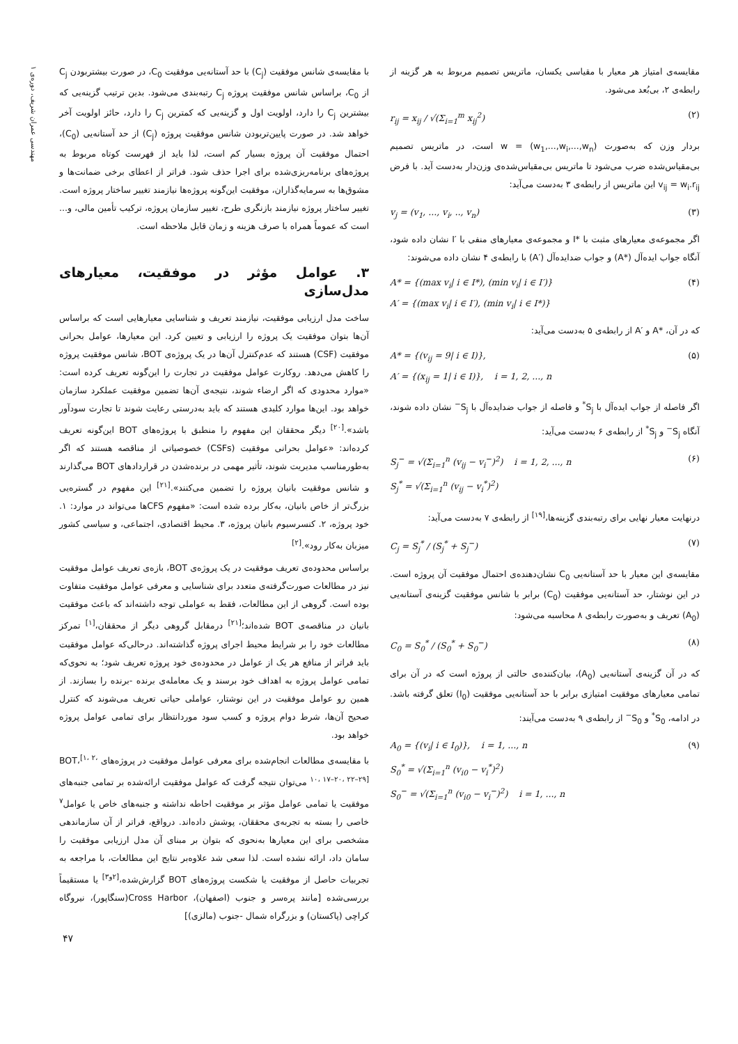مهندسی عمران شریف، دوره‌ی ۱
مقایسه‌ی امتیاز هر معیار با مقیاسی یکسان، ماتریس تصمیم مربوط به هر گزینه از رابطه‌ی ۲، بی‌بُعد می‌شود.
r<sub>ij</sub> = x<sub>ij</sub> / √(Σ<sub>i=1</sub><sup>m</sup> x<sub>ij</sub><sup>2</sup>) (۲)
بردار وزن که به‌صورت (w<sub>1</sub>,...,w<sub>i</sub>,...,w<sub>n</sub>) = w است، در ماتریس تصمیم بی‌مقیاس‌شده ضرب می‌شود تا ماتریس بی‌مقیاس‌شده‌ی وزن‌دار به‌دست آید. با فرض v<sub>ij</sub> = w<sub>i</sub>.r<sub>ij</sub> این ماتریس از رابطه‌ی ۳ به‌دست می‌آید:
v<sub>j</sub> = (v<sub>1</sub>, ..., v<sub>i</sub>, .., v<sub>n</sub>) (۳)
اگر مجموعه‌ی معیارهای مثبت با *I و مجموعه‌ی معیارهای منفی با ′I نشان داده شود، آنگاه جواب ایده‌آل (*A) و جواب ضدایده‌آل (′A) با رابطه‌ی ۴ نشان داده می‌شوند:
A* = {(max v<sub>i</sub>| i ∈ I*), (min v<sub>i</sub>| i ∈ I′)}
A′ = {(max v<sub>i</sub>| i ∈ I′), (min v<sub>i</sub>| i ∈ I*)} (۴)
که در آن، *A و ′A از رابطه‌ی ۵ به‌دست می‌آید:
A* = {(v<sub>ij</sub> = 9| i ∈ I)},
A′ = {(x<sub>ij</sub> = 1| i ∈ I)}, i = 1, 2, ..., n (۵)
اگر فاصله از جواب ایده‌آل با S<sub>j</sub><sup>*</sup> و فاصله از جواب ضدایده‌آل با S<sub>j</sub><sup>−</sup> نشان داده شوند، آنگاه S<sub>j</sub><sup>−</sup> و S<sub>j</sub><sup>*</sup> از رابطه‌ی ۶ به‌دست می‌آید:
S<sub>j</sub><sup>−</sup> = √(Σ<sub>i=1</sub><sup>n</sup> (v<sub>ij</sub> − v<sub>i</sub><sup>−</sup>)<sup>2</sup>) i = 1, 2, ..., n
S<sub>j</sub><sup>*</sup> = √(Σ<sub>i=1</sub><sup>n</sup> (v<sub>ij</sub> − v<sub>i</sub><sup>*</sup>)<sup>2</sup>) (۶)
درنهایت معیار نهایی برای رتبه‌بندی گزینه‌ها،<sup>[۱۹]</sup> از رابطه‌ی ۷ به‌دست می‌آید:
C<sub>j</sub> = S<sub>j</sub><sup>*</sup> / (S<sub>j</sub><sup>*</sup> + S<sub>j</sub><sup>−</sup>) (۷)
مقایسه‌ی این معیار با حد آستانه‌یی C<sub>0</sub> نشان‌دهنده‌ی احتمال موفقیت آن پروژه است. در این نوشتار، حد آستانه‌یی موفقیت (C<sub>0</sub>) برابر با شانس موفقیت گزینه‌ی آستانه‌یی (A<sub>0</sub>) تعریف و به‌صورت رابطه‌ی ۸ محاسبه می‌شود:
C<sub>0</sub> = S<sub>0</sub><sup>*</sup> / (S<sub>0</sub><sup>*</sup> + S<sub>0</sub><sup>−</sup>) (۸)
که در آن گزینه‌ی آستانه‌یی (A<sub>0</sub>)، بیان‌کننده‌ی حالتی از پروژه است که در آن برای تمامی معیارهای موفقیت امتیازی برابر با حد آستانه‌یی موفقیت (I<sub>0</sub>) تعلق گرفته باشد. در ادامه، S<sub>0</sub><sup>*</sup> و S<sub>0</sub><sup>−</sup> از رابطه‌ی ۹ به‌دست می‌آیند:
A<sub>0</sub> = {(v<sub>i</sub>| i ∈ I<sub>0</sub>)}, i = 1, ..., n
S<sub>0</sub><sup>*</sup> = √(Σ<sub>i=1</sub><sup>n</sup> (v<sub>i0</sub> − v<sub>i</sub><sup>*</sup>)<sup>2</sup>)
S<sub>0</sub><sup>−</sup> = √(Σ<sub>i=1</sub><sup>n</sup> (v<sub>i0</sub> − v<sub>i</sub><sup>−</sup>)<sup>2</sup>) i = 1, ..., n (۹)
با مقایسه‌ی شانس موفقیت (C<sub>j</sub>) با حد آستانه‌یی موفقیت C<sub>0</sub>، در صورت بیشتربودن C<sub>j</sub> از C<sub>0</sub>، براساس شانس موفقیت پروژه C<sub>j</sub> رتبه‌بندی می‌شود. بدین ترتیب گزینه‌یی که بیشترین C<sub>j</sub> را دارد، اولویت اول و گزینه‌یی که کمترین C<sub>j</sub> را دارد، حائز اولویت آخر خواهد شد. در صورت پایین‌تربودن شانس موفقیت پروژه (C<sub>j</sub>) از حد آستانه‌یی (C<sub>0</sub>)، احتمال موفقیت آن پروژه بسیار کم است، لذا باید از فهرست کوتاه مربوط به پروژه‌های برنامه‌ریزی‌شده برای اجرا حذف شود. فراتر از اعطای برخی ضمانت‌ها و مشوق‌ها به سرمایه‌گذاران، موفقیت این‌گونه پروژه‌ها نیازمند تغییر ساختار پروژه است. تغییر ساختار پروژه نیازمند بازنگری طرح، تغییر سازمان پروژه، ترکیب تأمین مالی، و... است که عموماً همراه با صرف هزینه و زمان قابل ملاحظه است.
۳. عوامل مؤثر در موفقیت، معیارهای مدل‌سازی
ساخت مدل ارزیابی موفقیت، نیازمند تعریف و شناسایی معیارهایی است که براساس آن‌ها بتوان موفقیت یک پروژه را ارزیابی و تعیین کرد. این معیارها، عوامل بحرانی موفقیت (CSF) هستند که عدم‌کنترل آن‌ها در یک پروژه‌ی BOT، شانس موفقیت پروژه را کاهش می‌دهد. روکارت عوامل موفقیت در تجارت را این‌گونه تعریف کرده است: «موارد محدودی که اگر ارضاء شوند، نتیجه‌ی آن‌ها تضمین موفقیت عملکرد سازمان خواهد بود. این‌ها موارد کلیدی هستند که باید به‌درستی رعایت شوند تا تجارت سودآور باشد».<sup>[۲۰]</sup> دیگر محققان این مفهوم را منطبق با پروژه‌های BOT این‌گونه تعریف کرده‌اند: «عوامل بحرانی موفقیت (CSFs) خصوصیاتی از مناقصه هستند که اگر به‌طورمناسب مدیریت شوند، تأثیر مهمی در برنده‌شدن در قراردادهای BOT می‌گذارند و شانس موفقیت بانیان پروژه را تضمین می‌کنند».<sup>[۲۱]</sup> این مفهوم در گستره‌یی بزرگ‌تر از خاص بانیان، به‌کار برده شده است: «مفهوم CFSها می‌تواند در موارد: ۱. خود پروژه، ۲. کنسرسیوم بانیان پروژه، ۳. محیط اقتصادی، اجتماعی، و سیاسی کشور میزبان به‌کار رود».<sup>[۲]</sup>
براساس محدوده‌ی تعریف موفقیت در یک پروژه‌ی BOT، بازه‌ی تعریف عوامل موفقیت نیز در مطالعات صورت‌گرفته‌ی متعدد برای شناسایی و معرفی عوامل موفقیت متفاوت بوده است. گروهی از این مطالعات، فقط به عواملی توجه داشته‌اند که باعث موفقیت بانیان در مناقصه‌ی BOT شده‌اند؛<sup>[۲۱]</sup> درمقابل گروهی دیگر از محققان،<sup>[۱]</sup> تمرکز مطالعات خود را بر شرایط محیط اجرای پروژه گذاشته‌اند. درحالی‌که عوامل موفقیت باید فراتر از منافع هر یک از عوامل در محدوده‌ی خود پروژه تعریف شود؛ به نحوی‌که تمامی عوامل پروژه به اهداف خود برسند و یک معامله‌ی برنده -برنده را بسازند. از همین رو عوامل موفقیت در این نوشتار، عواملی حیاتی تعریف می‌شوند که کنترل صحیح آن‌ها، شرط دوام پروژه و کسب سود موردانتظار برای تمامی عوامل پروژه خواهد بود.
با مقایسه‌ی مطالعات انجام‌شده برای معرفی عوامل موفقیت در پروژه‌های BOT،<sup>[۱، ۲، ۱۰، ۱۷–۲۰، ۲۲–۲۹]</sup> می‌توان نتیجه گرفت که عوامل موفقیت ارائه‌شده بر تمامی جنبه‌های موفقیت یا تمامی عوامل مؤثر بر موفقیت احاطه نداشته و جنبه‌های خاص یا عوامل<sup>۷</sup> خاصی را بسته به تجربه‌ی محققان، پوشش داده‌اند. درواقع، فراتر از آن سازماندهی مشخصی برای این معیارها به‌نحوی که بتوان بر مبنای آن مدل ارزیابی موفقیت را سامان داد، ارائه نشده است. لذا سعی شد علاوه‌بر نتایج این مطالعات، با مراجعه به تجربیات حاصل از موفقیت یا شکست پروژه‌های BOT گزارش‌شده،<sup>[۲و۳]</sup> یا مستقیماً بررسی‌شده [مانند پرەسر و جنوب (اصفهان)، Cross Harbor(سنگاپور)، نیروگاه کراچی (پاکستان) و بزرگراه شمال -جنوب (مالزی)]
۴۷